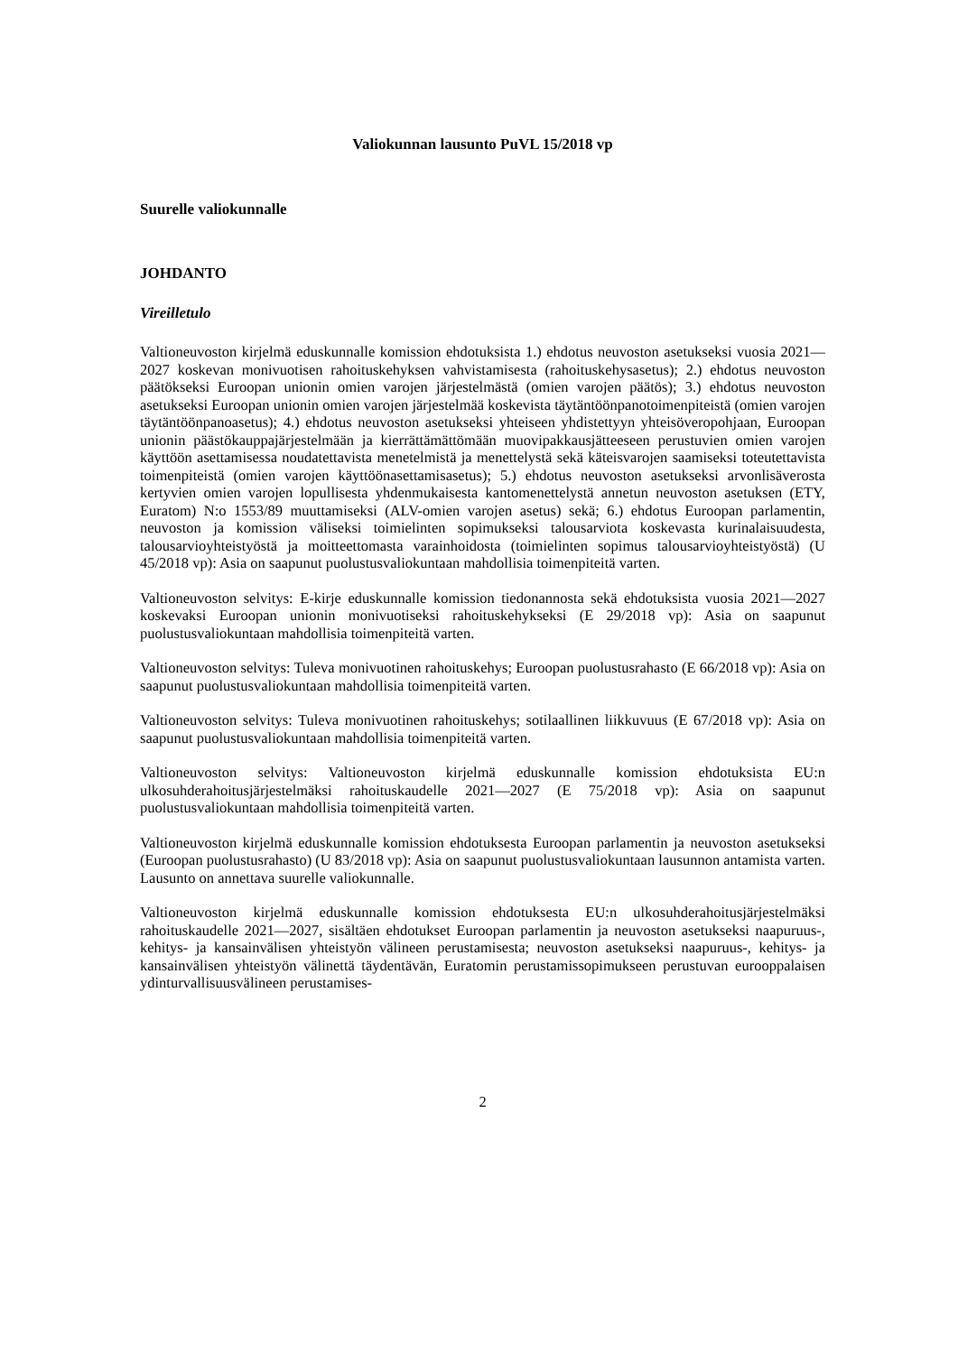Valiokunnan lausunto PuVL 15/2018 vp
Suurelle valiokunnalle
JOHDANTO
Vireilletulo
Valtioneuvoston kirjelmä eduskunnalle komission ehdotuksista 1.) ehdotus neuvoston asetukseksi vuosia 2021—2027 koskevan monivuotisen rahoituskehyksen vahvistamisesta (rahoituskehysasetus); 2.) ehdotus neuvoston päätökseksi Euroopan unionin omien varojen järjestelmästä (omien varojen päätös); 3.) ehdotus neuvoston asetukseksi Euroopan unionin omien varojen järjestelmää koskevista täytäntöönpanotoimenpiteistä (omien varojen täytäntöönpanoasetus); 4.) ehdotus neuvoston asetukseksi yhteiseen yhdistettyyn yhteisöveropohjaan, Euroopan unionin päästökauppajärjestelmään ja kierrättämättömään muovipakkausjätteeseen perustuvien omien varojen käyttöön asettamisessa noudatettavista menetelmistä ja menettelystä sekä käteisvarojen saamiseksi toteutettavista toimenpiteistä (omien varojen käyttöönasettamisasetus); 5.) ehdotus neuvoston asetukseksi arvonlisäverosta kertyvien omien varojen lopullisesta yhdenmukaisesta kantomenettelystä annetun neuvoston asetuksen (ETY, Euratom) N:o 1553/89 muuttamiseksi (ALV-omien varojen asetus) sekä; 6.) ehdotus Euroopan parlamentin, neuvoston ja komission väliseksi toimielinten sopimukseksi talousarviota koskevasta kurinalaisuudesta, talousarvioyhteistyöstä ja moitteettomasta varainhoidosta (toimielinten sopimus talousarvioyhteistyöstä) (U 45/2018 vp): Asia on saapunut puolustusvaliokuntaan mahdollisia toimenpiteitä varten.
Valtioneuvoston selvitys: E-kirje eduskunnalle komission tiedonannosta sekä ehdotuksista vuosia 2021—2027 koskevaksi Euroopan unionin monivuotiseksi rahoituskehykseksi (E 29/2018 vp): Asia on saapunut puolustusvaliokuntaan mahdollisia toimenpiteitä varten.
Valtioneuvoston selvitys: Tuleva monivuotinen rahoituskehys; Euroopan puolustusrahasto (E 66/2018 vp): Asia on saapunut puolustusvaliokuntaan mahdollisia toimenpiteitä varten.
Valtioneuvoston selvitys: Tuleva monivuotinen rahoituskehys; sotilaallinen liikkuvuus (E 67/2018 vp): Asia on saapunut puolustusvaliokuntaan mahdollisia toimenpiteitä varten.
Valtioneuvoston selvitys: Valtioneuvoston kirjelmä eduskunnalle komission ehdotuksista EU:n ulkosuhderahoitusjärjestelmäksi rahoituskaudelle 2021—2027 (E 75/2018 vp): Asia on saapunut puolustusvaliokuntaan mahdollisia toimenpiteitä varten.
Valtioneuvoston kirjelmä eduskunnalle komission ehdotuksesta Euroopan parlamentin ja neuvoston asetukseksi (Euroopan puolustusrahasto) (U 83/2018 vp): Asia on saapunut puolustusvaliokuntaan lausunnon antamista varten. Lausunto on annettava suurelle valiokunnalle.
Valtioneuvoston kirjelmä eduskunnalle komission ehdotuksesta EU:n ulkosuhderahoitusjärjestelmäksi rahoituskaudelle 2021—2027, sisältäen ehdotukset Euroopan parlamentin ja neuvoston asetukseksi naapuruus-, kehitys- ja kansainvälisen yhteistyön välineen perustamisesta; neuvoston asetukseksi naapuruus-, kehitys- ja kansainvälisen yhteistyön välinettä täydentävän, Euratomin perustamissopimukseen perustuvan eurooppalaisen ydinturvallisuusvälineen perustamises-
2